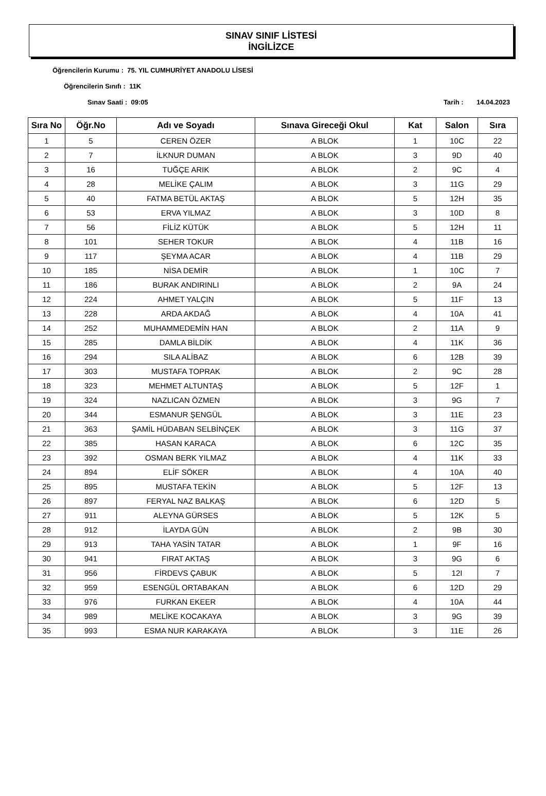SINAV SINIF LİSTESİ
İNGİLİZCE
Öğrencilerin Kurumu : 75. YIL CUMHURİYET ANADOLU LİSESİ
Öğrencilerin Sınıfı : 11K
Sınav Saati : 09:05 Tarih : 14.04.2023
| Sıra No | Öğr.No | Adı ve Soyadı | Sınava Gireceği Okul | Kat | Salon | Sıra |
| --- | --- | --- | --- | --- | --- | --- |
| 1 | 5 | CEREN ÖZER | A BLOK | 1 | 10C | 22 |
| 2 | 7 | İLKNUR DUMAN | A BLOK | 3 | 9D | 40 |
| 3 | 16 | TUĞÇE ARIK | A BLOK | 2 | 9C | 4 |
| 4 | 28 | MELİKE ÇALIM | A BLOK | 3 | 11G | 29 |
| 5 | 40 | FATMA BETÜL AKTAŞ | A BLOK | 5 | 12H | 35 |
| 6 | 53 | ERVA YILMAZ | A BLOK | 3 | 10D | 8 |
| 7 | 56 | FİLİZ KÜTÜK | A BLOK | 5 | 12H | 11 |
| 8 | 101 | SEHER TOKUR | A BLOK | 4 | 11B | 16 |
| 9 | 117 | ŞEYMA ACAR | A BLOK | 4 | 11B | 29 |
| 10 | 185 | NİSA DEMİR | A BLOK | 1 | 10C | 7 |
| 11 | 186 | BURAK ANDIRINLI | A BLOK | 2 | 9A | 24 |
| 12 | 224 | AHMET YALÇIN | A BLOK | 5 | 11F | 13 |
| 13 | 228 | ARDA AKDAĞ | A BLOK | 4 | 10A | 41 |
| 14 | 252 | MUHAMMEDEMİN HAN | A BLOK | 2 | 11A | 9 |
| 15 | 285 | DAMLA BİLDİK | A BLOK | 4 | 11K | 36 |
| 16 | 294 | SILA ALİBAZ | A BLOK | 6 | 12B | 39 |
| 17 | 303 | MUSTAFA TOPRAK | A BLOK | 2 | 9C | 28 |
| 18 | 323 | MEHMET ALTUNTAŞ | A BLOK | 5 | 12F | 1 |
| 19 | 324 | NAZLICAN ÖZMEN | A BLOK | 3 | 9G | 7 |
| 20 | 344 | ESMANUR ŞENGÜL | A BLOK | 3 | 11E | 23 |
| 21 | 363 | ŞAMİL HÜDABAN SELBİNÇEK | A BLOK | 3 | 11G | 37 |
| 22 | 385 | HASAN KARACA | A BLOK | 6 | 12C | 35 |
| 23 | 392 | OSMAN BERK YILMAZ | A BLOK | 4 | 11K | 33 |
| 24 | 894 | ELİF SÖKER | A BLOK | 4 | 10A | 40 |
| 25 | 895 | MUSTAFA TEKİN | A BLOK | 5 | 12F | 13 |
| 26 | 897 | FERYAL NAZ BALKAŞ | A BLOK | 6 | 12D | 5 |
| 27 | 911 | ALEYNA GÜRSES | A BLOK | 5 | 12K | 5 |
| 28 | 912 | İLAYDA GÜN | A BLOK | 2 | 9B | 30 |
| 29 | 913 | TAHA YASİN TATAR | A BLOK | 1 | 9F | 16 |
| 30 | 941 | FIRAT AKTAŞ | A BLOK | 3 | 9G | 6 |
| 31 | 956 | FİRDEVS ÇABUK | A BLOK | 5 | 12I | 7 |
| 32 | 959 | ESENGÜL ORTABAKAN | A BLOK | 6 | 12D | 29 |
| 33 | 976 | FURKAN EKEER | A BLOK | 4 | 10A | 44 |
| 34 | 989 | MELİKE KOCAKAYA | A BLOK | 3 | 9G | 39 |
| 35 | 993 | ESMA NUR KARAKAYA | A BLOK | 3 | 11E | 26 |